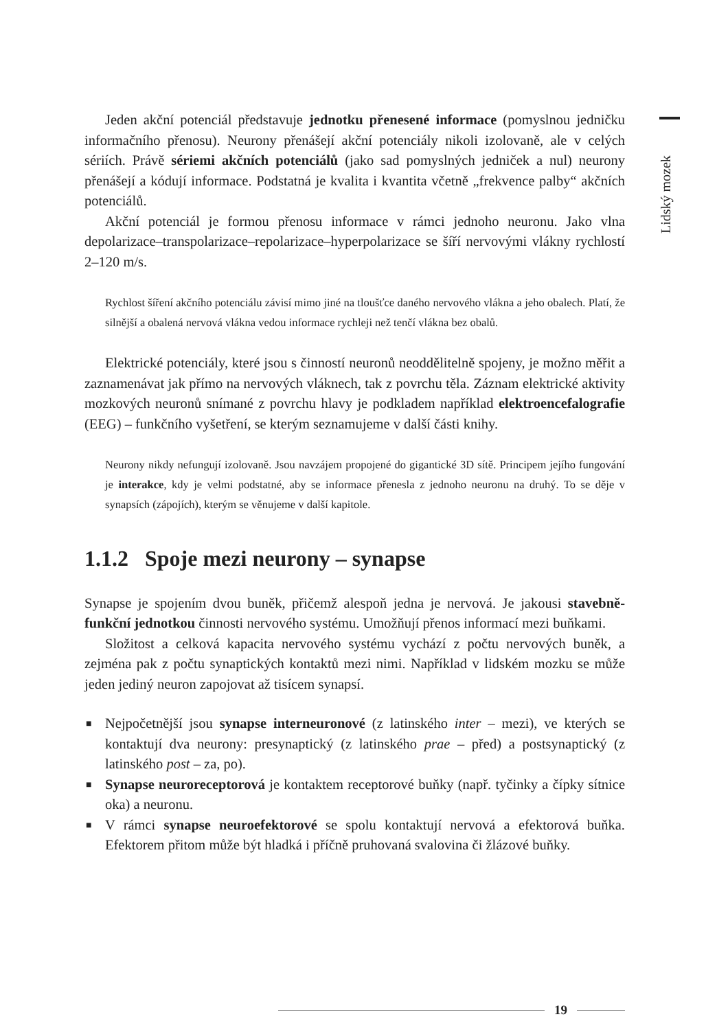Lidský mozek
Jeden akční potenciál představuje jednotku přenesené informace (pomyslnou jedničku informačního přenosu). Neurony přenášejí akční potenciály nikoli izolovaně, ale v celých sériích. Právě sériemi akčních potenciálů (jako sad pomyslných jedniček a nul) neurony přenášejí a kódují informace. Podstatná je kvalita i kvantita včetně „frekvence palby“ akčních potenciálů.
Akční potenciál je formou přenosu informace v rámci jednoho neuronu. Jako vlna depolarizace–transpolarizace–repolarizace–hyperpolarizace se šíří nervovými vlákny rychlostí 2–120 m/s.
Rychlost šíření akčního potenciálu závisí mimo jiné na tloušťce daného nervového vlákna a jeho obalech. Platí, že silnější a obalená nervová vlákna vedou informace rychleji než tenčí vlákna bez obalů.
Elektrické potenciály, které jsou s činností neuronů neoddělitelně spojeny, je možno měřit a zaznamenávat jak přímo na nervových vláknech, tak z povrchu těla. Záznam elektrické aktivity mozkových neuronů snímané z povrchu hlavy je podkladem například elektroencefalografie (EEG) – funkčního vyšetření, se kterým seznamujeme v další části knihy.
Neurony nikdy nefungují izolovaně. Jsou navzájem propojené do gigantické 3D sítě. Principem jejího fungování je interakce, kdy je velmi podstatné, aby se informace přenesla z jednoho neuronu na druhý. To se děje v synapsích (zápojích), kterým se věnujeme v další kapitole.
1.1.2 Spoje mezi neurony – synapse
Synapse je spojením dvou buněk, přičemž alespoň jedna je nervová. Je jakousi stavebně-funkční jednotkou činnosti nervového systému. Umožňují přenos informací mezi buňkami.
Složitost a celková kapacita nervového systému vychází z počtu nervových buněk, a zejména pak z počtu synaptických kontaktů mezi nimi. Například v lidském mozku se může jeden jediný neuron zapojovat až tisícem synapsí.
■ Nejpočetnější jsou synapse interneuronové (z latinského inter – mezi), ve kterých se kontaktují dva neurony: presynaptický (z latinského prae – před) a postsynaptický (z latinského post – za, po).
■ Synapse neuroreceptorová je kontaktem receptorové buňky (např. tyčinky a čípky sítnice oka) a neuronu.
■ V rámci synapse neuroefektorové se spolu kontaktují nervová a efektorová buňka. Efektorem přitom může být hladká i příčně pruhovaná svalovina či žlázové buňky.
19